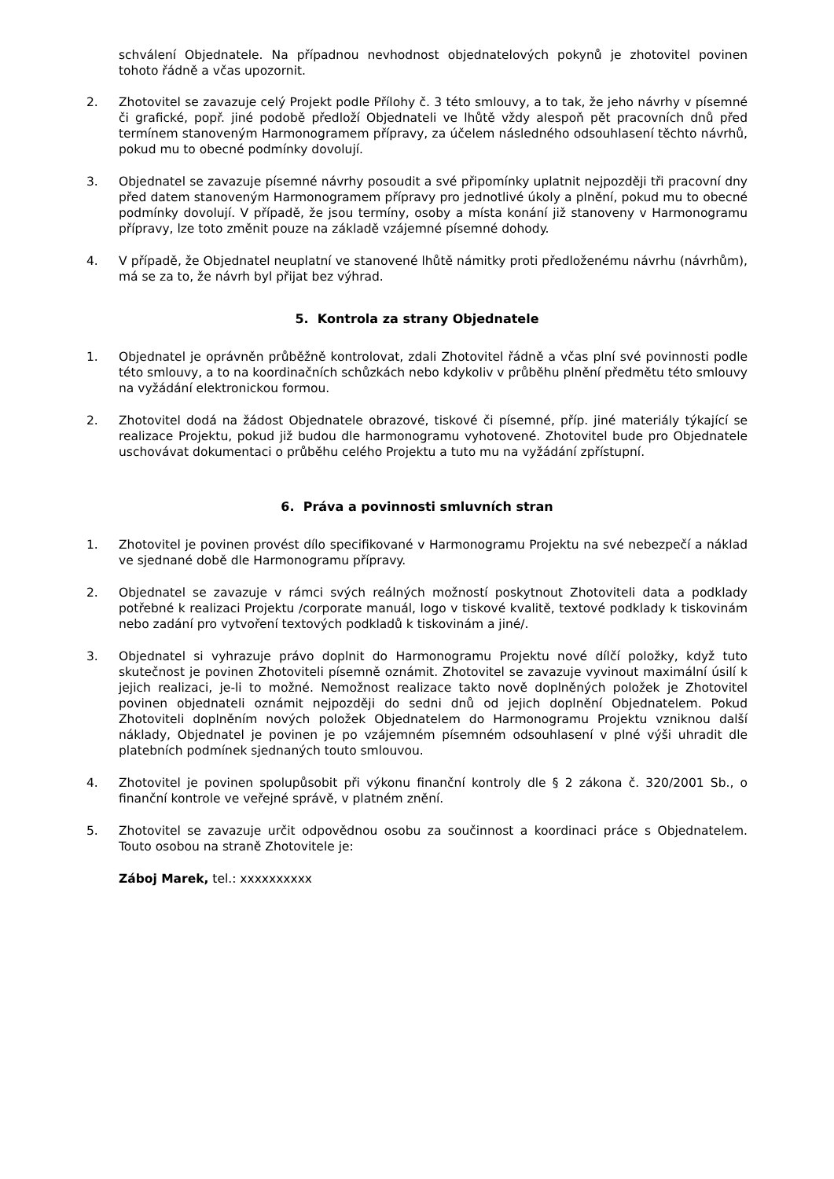schválení Objednatele. Na případnou nevhodnost objednatelových pokynů je zhotovitel povinen tohoto řádně a včas upozornit.
2. Zhotovitel se zavazuje celý Projekt podle Přílohy č. 3 této smlouvy, a to tak, že jeho návrhy v písemné či grafické, popř. jiné podobě předloží Objednateli ve lhůtě vždy alespoň pět pracovních dnů před termínem stanoveným Harmonogramem přípravy, za účelem následného odsouhlasení těchto návrhů, pokud mu to obecné podmínky dovolují.
3. Objednatel se zavazuje písemné návrhy posoudit a své připomínky uplatnit nejpozději tři pracovní dny před datem stanoveným Harmonogramem přípravy pro jednotlivé úkoly a plnění, pokud mu to obecné podmínky dovolují. V případě, že jsou termíny, osoby a místa konání již stanoveny v Harmonogramu přípravy, lze toto změnit pouze na základě vzájemné písemné dohody.
4. V případě, že Objednatel neuplatní ve stanovené lhůtě námitky proti předloženému návrhu (návrhům), má se za to, že návrh byl přijat bez výhrad.
5. Kontrola za strany Objednatele
1. Objednatel je oprávněn průběžně kontrolovat, zdali Zhotovitel řádně a včas plní své povinnosti podle této smlouvy, a to na koordinačních schůzkách nebo kdykoliv v průběhu plnění předmětu této smlouvy na vyžádání elektronickou formou.
2. Zhotovitel dodá na žádost Objednatele obrazové, tiskové či písemné, příp. jiné materiály týkající se realizace Projektu, pokud již budou dle harmonogramu vyhotovené. Zhotovitel bude pro Objednatele uschovávat dokumentaci o průběhu celého Projektu a tuto mu na vyžádání zpřístupní.
6. Práva a povinnosti smluvních stran
1. Zhotovitel je povinen provést dílo specifikované v Harmonogramu Projektu na své nebezpečí a náklad ve sjednané době dle Harmonogramu přípravy.
2. Objednatel se zavazuje v rámci svých reálných možností poskytnout Zhotoviteli data a podklady potřebné k realizaci Projektu /corporate manuál, logo v tiskové kvalitě, textové podklady k tiskovinám nebo zadání pro vytvoření textových podkladů k tiskovinám a jiné/.
3. Objednatel si vyhrazuje právo doplnit do Harmonogramu Projektu nové dílčí položky, když tuto skutečnost je povinen Zhotoviteli písemně oznámit. Zhotovitel se zavazuje vyvinout maximální úsilí k jejich realizaci, je-li to možné. Nemožnost realizace takto nově doplněných položek je Zhotovitel povinen objednateli oznámit nejpozději do sedni dnů od jejich doplnění Objednatelem. Pokud Zhotoviteli doplněním nových položek Objednatelem do Harmonogramu Projektu vzniknou další náklady, Objednatel je povinen je po vzájemném písemném odsouhlasení v plné výši uhradit dle platebních podmínek sjednaných touto smlouvou.
4. Zhotovitel je povinen spolupůsobit při výkonu finanční kontroly dle § 2 zákona č. 320/2001 Sb., o finanční kontrole ve veřejné správě, v platném znění.
5. Zhotovitel se zavazuje určit odpovědnou osobu za součinnost a koordinaci práce s Objednatelem. Touto osobou na straně Zhotovitele je:
Záboj Marek, tel.: xxxxxxxxxx